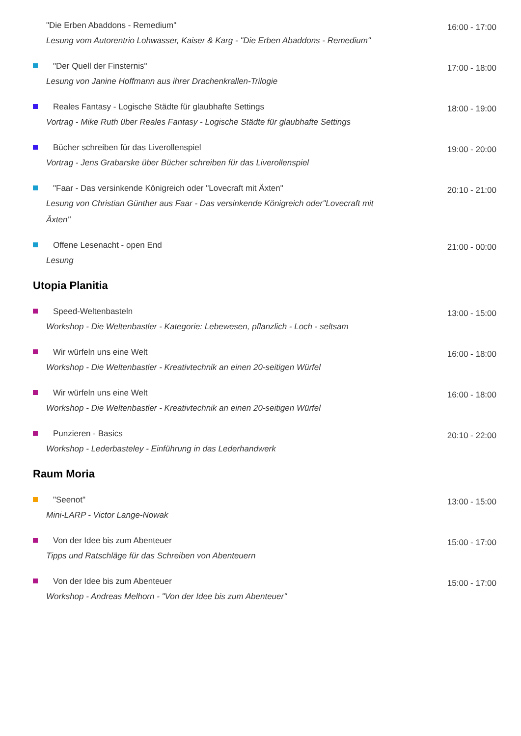"Die Erben Abaddons - Remedium"
Lesung vom Autorentrio Lohwasser, Kaiser & Karg - "Die Erben Abaddons - Remedium"
16:00 - 17:00
"Der Quell der Finsternis"
Lesung von Janine Hoffmann aus ihrer Drachenkrallen-Trilogie
17:00 - 18:00
Reales Fantasy - Logische Städte für glaubhafte Settings
Vortrag - Mike Ruth über Reales Fantasy - Logische Städte für glaubhafte Settings
18:00 - 19:00
Bücher schreiben für das Liverollenspiel
Vortrag - Jens Grabarske über Bücher schreiben für das Liverollenspiel
19:00 - 20:00
"Faar - Das versinkende Königreich oder "Lovecraft mit Äxten"
Lesung von Christian Günther aus Faar - Das versinkende Königreich oder"Lovecraft mit Äxten"
20:10 - 21:00
Offene Lesenacht - open End
Lesung
21:00 - 00:00
Utopia Planitia
Speed-Weltenbasteln
Workshop - Die Weltenbastler - Kategorie: Lebewesen, pflanzlich - Loch - seltsam
13:00 - 15:00
Wir würfeln uns eine Welt
Workshop - Die Weltenbastler - Kreativtechnik an einen 20-seitigen Würfel
16:00 - 18:00
Wir würfeln uns eine Welt
Workshop - Die Weltenbastler - Kreativtechnik an einen 20-seitigen Würfel
16:00 - 18:00
Punzieren - Basics
Workshop - Lederbasteley - Einführung in das Lederhandwerk
20:10 - 22:00
Raum Moria
"Seenot"
Mini-LARP - Victor Lange-Nowak
13:00 - 15:00
Von der Idee bis zum Abenteuer
Tipps und Ratschläge für das Schreiben von Abenteuern
15:00 - 17:00
Von der Idee bis zum Abenteuer
Workshop - Andreas Melhorn - "Von der Idee bis zum Abenteuer"
15:00 - 17:00